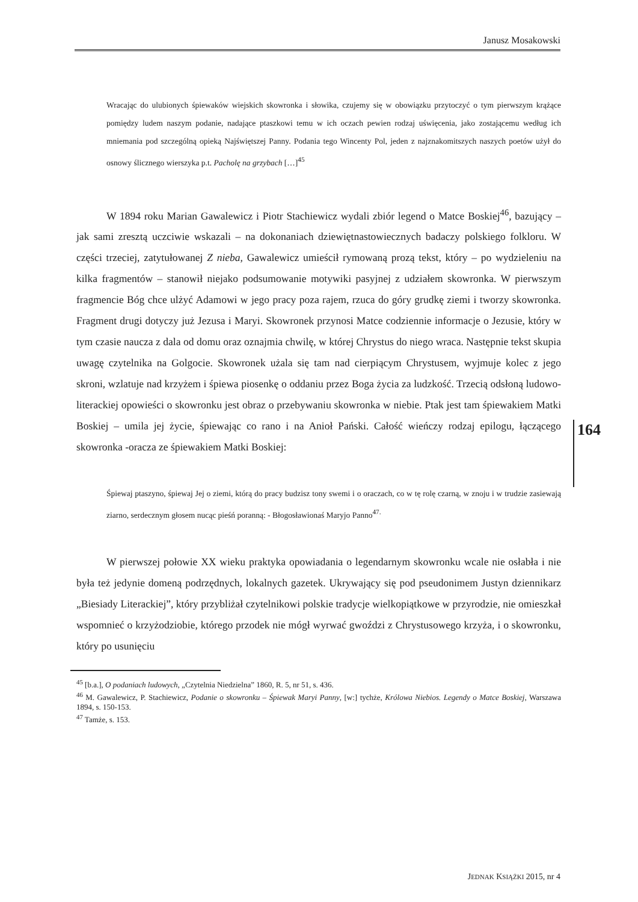Janusz Mosakowski
Wracając do ulubionych śpiewaków wiejskich skowronka i słowika, czujemy się w obowiązku przytoczyć o tym pierwszym krążące pomiędzy ludem naszym podanie, nadające ptaszkowi temu w ich oczach pewien rodzaj uświęcenia, jako zostającemu według ich mniemania pod szczególną opieką Najświętszej Panny. Podania tego Wincenty Pol, jeden z najznakomitszych naszych poetów użył do osnowy ślicznego wierszyka p.t. Pacholę na grzybach […]<sup>45</sup>
W 1894 roku Marian Gawalewicz i Piotr Stachiewicz wydali zbiór legend o Matce Boskiej<sup>46</sup>, bazujący – jak sami zresztą uczciwie wskazali – na dokonaniach dziewiętnastowiecznych badaczy polskiego folkloru. W części trzeciej, zatytułowanej Z nieba, Gawalewicz umieścił rymowaną prozą tekst, który – po wydzieleniu na kilka fragmentów – stanowił niejako podsumowanie motywiki pasyjnej z udziałem skowronka. W pierwszym fragmencie Bóg chce ulżyć Adamowi w jego pracy poza rajem, rzuca do góry grudkę ziemi i tworzy skowronka. Fragment drugi dotyczy już Jezusa i Maryi. Skowronek przynosi Matce codziennie informacje o Jezusie, który w tym czasie naucza z dala od domu oraz oznajmia chwilę, w której Chrystus do niego wraca. Następnie tekst skupia uwagę czytelnika na Golgocie. Skowronek użala się tam nad cierpiącym Chrystusem, wyjmuje kolec z jego skroni, wzlatuje nad krzyżem i śpiewa piosenkę o oddaniu przez Boga życia za ludzkość. Trzecią odsłoną ludowo-literackiej opowieści o skowronku jest obraz o przebywaniu skowronka w niebie. Ptak jest tam śpiewakiem Matki Boskiej – umila jej życie, śpiewając co rano i na Anioł Pański. Całość wieńczy rodzaj epilogu, łączącego skowronka -oracza ze śpiewakiem Matki Boskiej:
Śpiewaj ptaszyno, śpiewaj Jej o ziemi, którą do pracy budzisz tony swemi i o oraczach, co w tę rolę czarną, w znoju i w trudzie zasiewają ziarno, serdecznym głosem nucąc pieśń poranną: - Błogosławionaś Maryjo Panno<sup>47.</sup>
W pierwszej połowie XX wieku praktyka opowiadania o legendarnym skowronku wcale nie osłabła i nie była też jedynie domeną podrzędnych, lokalnych gazetek. Ukrywający się pod pseudonimem Justyn dziennikarz „Biesiady Literackiej”, który przybliżał czytelnikowi polskie tradycje wielkopiątkowe w przyrodzie, nie omieszkał wspomnieć o krzyżodziobie, którego przodek nie mógł wyrwać gwoździ z Chrystusowego krzyża, i o skowronku, który po usunięciu
<sup>45</sup> [b.a.], O podaniach ludowych, „Czytelnia Niedzielna” 1860, R. 5, nr 51, s. 436.
<sup>46</sup> M. Gawalewicz, P. Stachiewicz, Podanie o skowronku – Śpiewak Maryi Panny, [w:] tychże, Królowa Niebios. Legendy o Matce Boskiej, Warszawa 1894, s. 150-153.
<sup>47</sup> Tamże, s. 153.
164
JEDNAK KSIĄŻKI 2015, nr 4